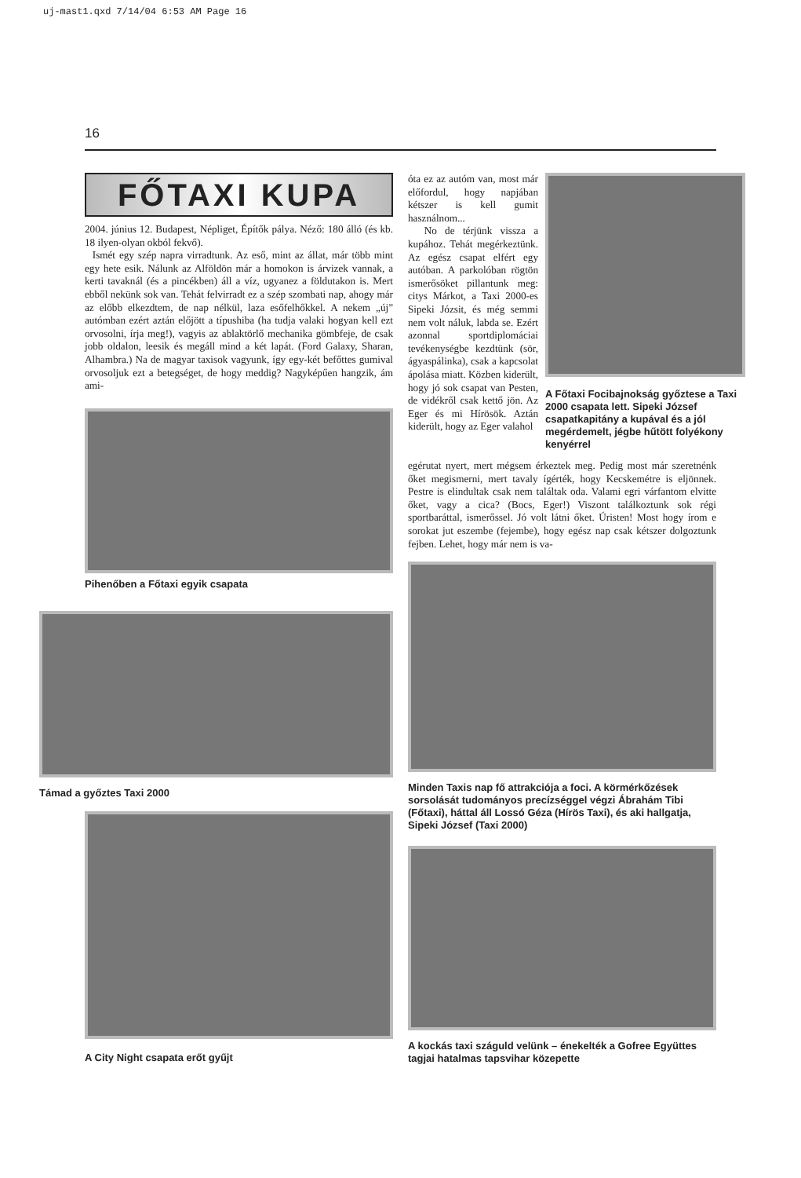uj-mast1.qxd 7/14/04 6:53 AM Page 16
16
FŐTAXI KUPA
2004. június 12. Budapest, Népliget, Építők pálya. Néző: 180 álló (és kb. 18 ilyen-olyan okból fekvő).
Ismét egy szép napra virradtunk. Az eső, mint az állat, már több mint egy hete esik. Nálunk az Alföldön már a homokon is árvizek vannak, a kerti tavaknál (és a pincékben) áll a víz, ugyanez a földutakon is. Mert ebből nekünk sok van. Tehát felvirradt ez a szép szombati nap, ahogy már az előbb elkezdtem, de nap nélkül, laza esőfelhőkkel. A nekem „új” autómban ezért aztán előjött a típushiba (ha tudja valaki hogyan kell ezt orvosolni, írja meg!), vagyis az ablaktörlő mechanika gömbfeje, de csak jobb oldalon, leesik és megáll mind a két lapát. (Ford Galaxy, Sharan, Alhambra.) Na de magyar taxisok vagyunk, így egy-két befőttes gumival orvosoljuk ezt a betegséget, de hogy meddig? Nagyképűen hangzik, ám ami-
Pihenőben a Főtaxi egyik csapata
óta ez az autóm van, most már előfordul, hogy napjában kétszer is kell gumit használnom...
No de térjünk vissza a kupához. Tehát megérkeztünk. Az egész csapat elfért egy autóban. A parkolóban rögtön ismerősöket pillantunk meg: citys Márkot, a Taxi 2000-es Sipeki Józsit, és még semmi nem volt náluk, labda se. Ezért azonnal sportdiplomáciai tevékenységbe kezdtünk (sör, ágyaspálinka), csak a kapcsolat ápolása miatt. Közben kiderült, hogy jó sok csapat van Pesten, de vidékről csak kettő jön. Az Eger és mi Hírösök. Aztán kiderült, hogy az Eger valahol
A Főtaxi Focibajnokság győztese a Taxi 2000 csapata lett. Sipeki József csapatkapitány a kupával és a jól megérdemelt, jégbe hűtött folyékony kenyérrel
egérutat nyert, mert mégsem érkeztek meg. Pedig most már szeretnénk őket megismerni, mert tavaly ígérték, hogy Kecskemétre is eljönnek. Pestre is elindultak csak nem találtak oda. Valami egri várfantom elvitte őket, vagy a cica? (Bocs, Eger!) Viszont találkoztunk sok régi sportbaráttal, ismerőssel. Jó volt látni őket. Úristen! Most hogy írom e sorokat jut eszembe (fejembe), hogy egész nap csak kétszer dolgoztunk fejben. Lehet, hogy már nem is va-
Minden Taxis nap fő attrakciója a foci. A körmérkőzések sorsolását tudományos precízséggel végzi Ábrahám Tibi (Főtaxi), háttal áll Lossó Géza (Hírös Taxi), és aki hallgatja, Sipeki József (Taxi 2000)
A kockás taxi száguld velünk – énekelték a Gofree Együttes tagjai hatalmas tapsvihar közepette
Támad a győztes Taxi 2000
A City Night csapata erőt gyűjt